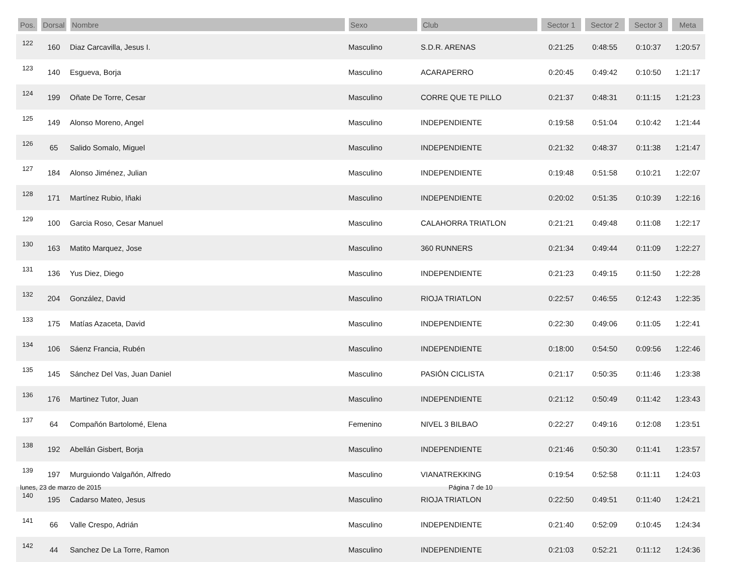| Pos. | Dorsal | Nombre | Sexo | Club | Sector 1 | Sector 2 | Sector 3 | Meta |
| --- | --- | --- | --- | --- | --- | --- | --- | --- |
| 122 | 160 | Diaz Carcavilla, Jesus I. | Masculino | S.D.R. ARENAS | 0:21:25 | 0:48:55 | 0:10:37 | 1:20:57 |
| 123 | 140 | Esgueva, Borja | Masculino | ACARAPERRO | 0:20:45 | 0:49:42 | 0:10:50 | 1:21:17 |
| 124 | 199 | Oñate De Torre, Cesar | Masculino | CORRE QUE TE PILLO | 0:21:37 | 0:48:31 | 0:11:15 | 1:21:23 |
| 125 | 149 | Alonso Moreno, Angel | Masculino | INDEPENDIENTE | 0:19:58 | 0:51:04 | 0:10:42 | 1:21:44 |
| 126 | 65 | Salido Somalo, Miguel | Masculino | INDEPENDIENTE | 0:21:32 | 0:48:37 | 0:11:38 | 1:21:47 |
| 127 | 184 | Alonso Jiménez, Julian | Masculino | INDEPENDIENTE | 0:19:48 | 0:51:58 | 0:10:21 | 1:22:07 |
| 128 | 171 | Martínez Rubio, Iñaki | Masculino | INDEPENDIENTE | 0:20:02 | 0:51:35 | 0:10:39 | 1:22:16 |
| 129 | 100 | Garcia Roso, Cesar Manuel | Masculino | CALAHORRA TRIATLON | 0:21:21 | 0:49:48 | 0:11:08 | 1:22:17 |
| 130 | 163 | Matito Marquez, Jose | Masculino | 360 RUNNERS | 0:21:34 | 0:49:44 | 0:11:09 | 1:22:27 |
| 131 | 136 | Yus Diez, Diego | Masculino | INDEPENDIENTE | 0:21:23 | 0:49:15 | 0:11:50 | 1:22:28 |
| 132 | 204 | González, David | Masculino | RIOJA TRIATLON | 0:22:57 | 0:46:55 | 0:12:43 | 1:22:35 |
| 133 | 175 | Matías Azaceta, David | Masculino | INDEPENDIENTE | 0:22:30 | 0:49:06 | 0:11:05 | 1:22:41 |
| 134 | 106 | Sáenz Francia, Rubén | Masculino | INDEPENDIENTE | 0:18:00 | 0:54:50 | 0:09:56 | 1:22:46 |
| 135 | 145 | Sánchez Del Vas, Juan Daniel | Masculino | PASIÓN CICLISTA | 0:21:17 | 0:50:35 | 0:11:46 | 1:23:38 |
| 136 | 176 | Martinez Tutor, Juan | Masculino | INDEPENDIENTE | 0:21:12 | 0:50:49 | 0:11:42 | 1:23:43 |
| 137 | 64 | Compañón Bartolomé, Elena | Femenino | NIVEL 3 BILBAO | 0:22:27 | 0:49:16 | 0:12:08 | 1:23:51 |
| 138 | 192 | Abellán Gisbert, Borja | Masculino | INDEPENDIENTE | 0:21:46 | 0:50:30 | 0:11:41 | 1:23:57 |
| 139 | 197 | Murguiondo Valgañón, Alfredo | Masculino | VIANATREKKING | 0:19:54 | 0:52:58 | 0:11:11 | 1:24:03 |
| 140 | 195 | Cadarso Mateo, Jesus | Masculino | RIOJA TRIATLON | 0:22:50 | 0:49:51 | 0:11:40 | 1:24:21 |
| 141 | 66 | Valle Crespo, Adrián | Masculino | INDEPENDIENTE | 0:21:40 | 0:52:09 | 0:10:45 | 1:24:34 |
| 142 | 44 | Sanchez De La Torre, Ramon | Masculino | INDEPENDIENTE | 0:21:03 | 0:52:21 | 0:11:12 | 1:24:36 |
lunes, 23 de marzo de 2015 Página 7 de 10